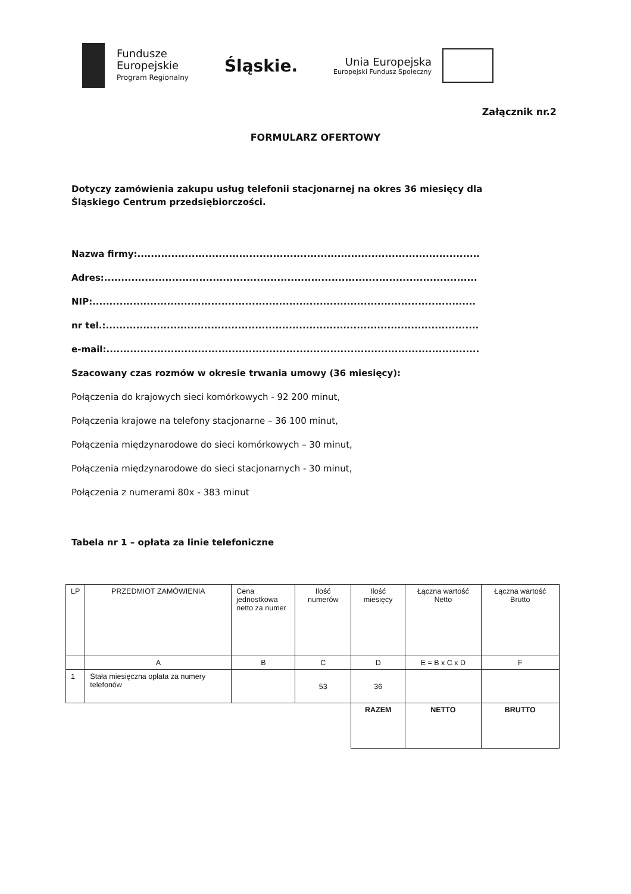Fundusze
Europejskie
Program Regionalny
Śląskie.
Unia Europejska
Europejski Fundusz Społeczny
Załącznik nr.2
FORMULARZ OFERTOWY
Dotyczy zamówienia zakupu usług telefonii stacjonarnej na okres 36 miesięcy dla Śląskiego Centrum przedsiębiorczości.
Nazwa firmy:.....................................................................................................
Adres:..............................................................................................................
NIP:.................................................................................................................
nr tel.:..............................................................................................................
e-mail:..............................................................................................................
Szacowany czas rozmów w okresie trwania umowy (36 miesięcy):
Połączenia do krajowych sieci komórkowych - 92 200 minut,
Połączenia krajowe na telefony stacjonarne – 36 100 minut,
Połączenia międzynarodowe do sieci komórkowych – 30 minut,
Połączenia międzynarodowe do sieci stacjonarnych - 30 minut,
Połączenia z numerami 80x - 383 minut
Tabela nr 1 – opłata za linie telefoniczne
| LP | PRZEDMIOT ZAMÓWIENIA | Cena jednostkowa netto za numer | Ilość numerów | Ilość miesięcy | Łączna wartość Netto | Łączna wartość Brutto |
| --- | --- | --- | --- | --- | --- | --- |
| | A | B | C | D | E = B x C x D | F |
| 1 | Stała miesięczna opłata za numery telefonów | | 53 | 36 | | |
| | | | | RAZEM | NETTO | BRUTTO |